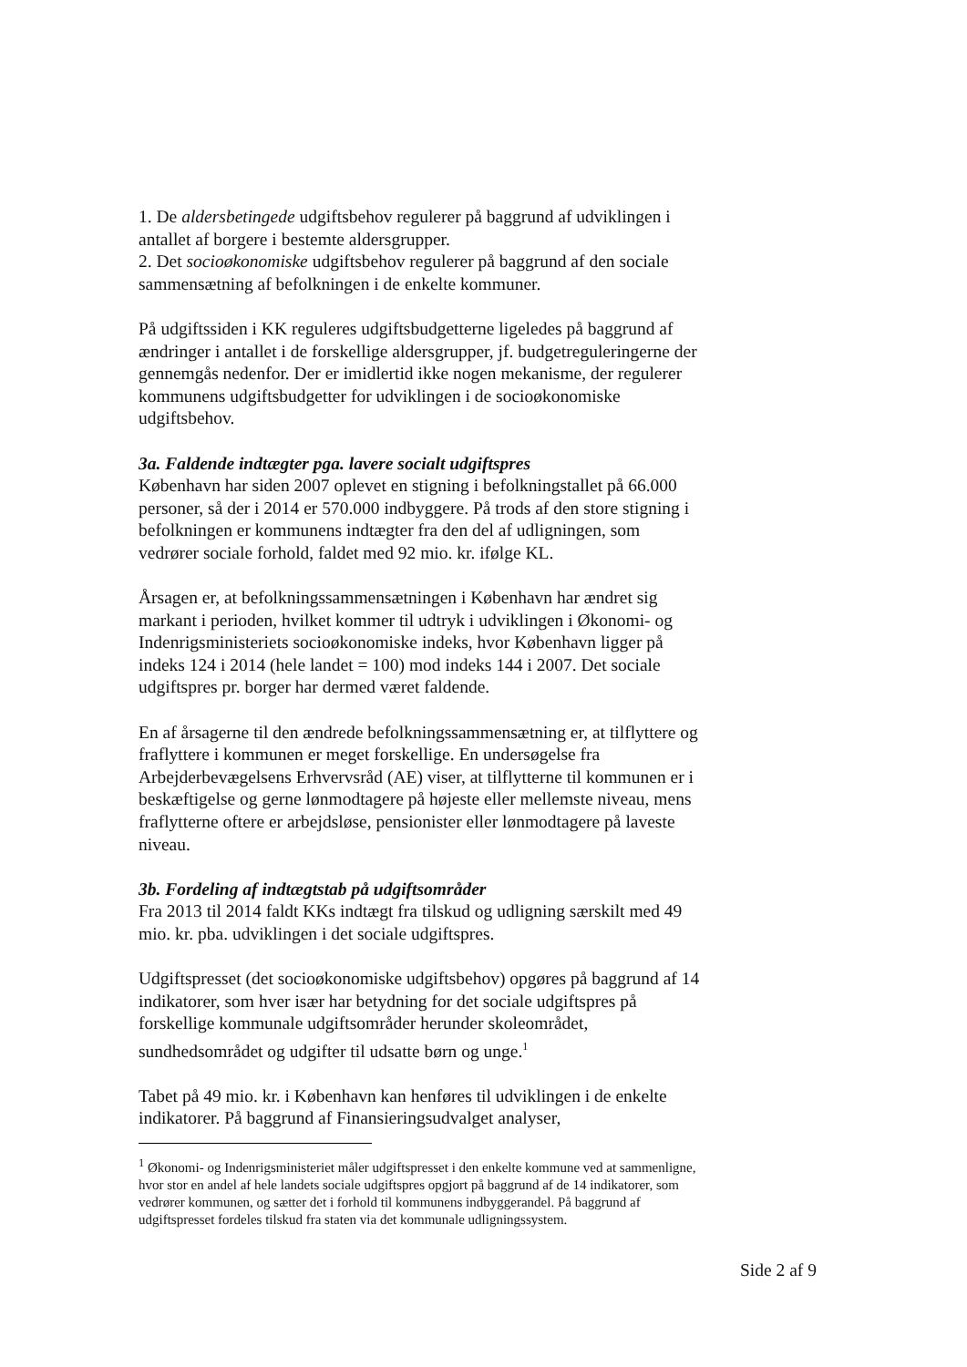1. De aldersbetingede udgiftsbehov regulerer på baggrund af udviklingen i antallet af borgere i bestemte aldersgrupper.
2. Det socioøkonomiske udgiftsbehov regulerer på baggrund af den sociale sammensætning af befolkningen i de enkelte kommuner.
På udgiftssiden i KK reguleres udgiftsbudgetterne ligeledes på baggrund af ændringer i antallet i de forskellige aldersgrupper, jf. budgetreguleringerne der gennemgås nedenfor. Der er imidlertid ikke nogen mekanisme, der regulerer kommunens udgiftsbudgetter for udviklingen i de socioøkonomiske udgiftsbehov.
3a. Faldende indtægter pga. lavere socialt udgiftspres
København har siden 2007 oplevet en stigning i befolkningstallet på 66.000 personer, så der i 2014 er 570.000 indbyggere. På trods af den store stigning i befolkningen er kommunens indtægter fra den del af udligningen, som vedrører sociale forhold, faldet med 92 mio. kr. ifølge KL.
Årsagen er, at befolkningssammensætningen i København har ændret sig markant i perioden, hvilket kommer til udtryk i udviklingen i Økonomi- og Indenrigsministeriets socioøkonomiske indeks, hvor København ligger på indeks 124 i 2014 (hele landet = 100) mod indeks 144 i 2007. Det sociale udgiftspres pr. borger har dermed været faldende.
En af årsagerne til den ændrede befolkningssammensætning er, at tilflyttere og fraflyttere i kommunen er meget forskellige. En undersøgelse fra Arbejderbevægelsens Erhvervsråd (AE) viser, at tilflytterne til kommunen er i beskæftigelse og gerne lønmodtagere på højeste eller mellemste niveau, mens fraflytterne oftere er arbejdsløse, pensionister eller lønmodtagere på laveste niveau.
3b. Fordeling af indtægtstab på udgiftsområder
Fra 2013 til 2014 faldt KKs indtægt fra tilskud og udligning særskilt med 49 mio. kr. pba. udviklingen i det sociale udgiftspres.
Udgiftspresset (det socioøkonomiske udgiftsbehov) opgøres på baggrund af 14 indikatorer, som hver især har betydning for det sociale udgiftspres på forskellige kommunale udgiftsområder herunder skoleområdet, sundhedsområdet og udgifter til udsatte børn og unge.<sup>1</sup>
Tabet på 49 mio. kr. i København kan henføres til udviklingen i de enkelte indikatorer. På baggrund af Finansieringsudvalget analyser,
<sup>1</sup> Økonomi- og Indenrigsministeriet måler udgiftspresset i den enkelte kommune ved at sammenligne, hvor stor en andel af hele landets sociale udgiftspres opgjort på baggrund af de 14 indikatorer, som vedrører kommunen, og sætter det i forhold til kommunens indbyggerandel. På baggrund af udgiftspresset fordeles tilskud fra staten via det kommunale udligningssystem.
Side 2 af 9